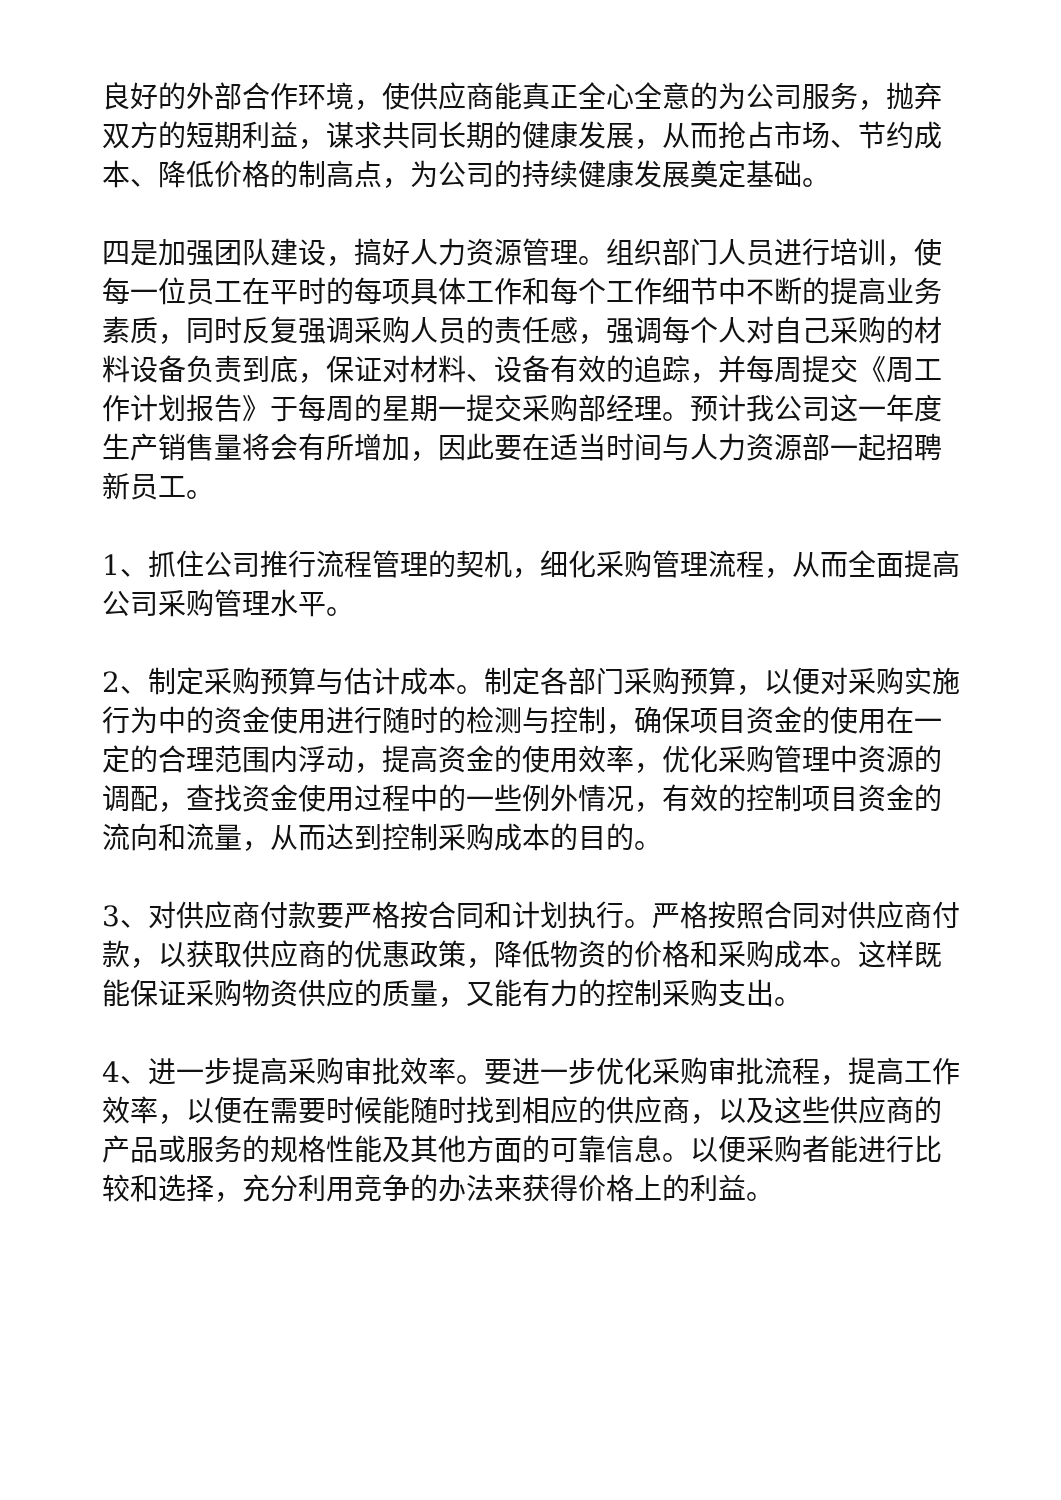良好的外部合作环境，使供应商能真正全心全意的为公司服务，抛弃双方的短期利益，谋求共同长期的健康发展，从而抢占市场、节约成本、降低价格的制高点，为公司的持续健康发展奠定基础。
四是加强团队建设，搞好人力资源管理。组织部门人员进行培训，使每一位员工在平时的每项具体工作和每个工作细节中不断的提高业务素质，同时反复强调采购人员的责任感，强调每个人对自己采购的材料设备负责到底，保证对材料、设备有效的追踪，并每周提交《周工作计划报告》于每周的星期一提交采购部经理。预计我公司这一年度生产销售量将会有所增加，因此要在适当时间与人力资源部一起招聘新员工。
1、抓住公司推行流程管理的契机，细化采购管理流程，从而全面提高公司采购管理水平。
2、制定采购预算与估计成本。制定各部门采购预算，以便对采购实施行为中的资金使用进行随时的检测与控制，确保项目资金的使用在一定的合理范围内浮动，提高资金的使用效率，优化采购管理中资源的调配，查找资金使用过程中的一些例外情况，有效的控制项目资金的流向和流量，从而达到控制采购成本的目的。
3、对供应商付款要严格按合同和计划执行。严格按照合同对供应商付款，以获取供应商的优惠政策，降低物资的价格和采购成本。这样既能保证采购物资供应的质量，又能有力的控制采购支出。
4、进一步提高采购审批效率。要进一步优化采购审批流程，提高工作效率，以便在需要时候能随时找到相应的供应商，以及这些供应商的产品或服务的规格性能及其他方面的可靠信息。以便采购者能进行比较和选择，充分利用竞争的办法来获得价格上的利益。